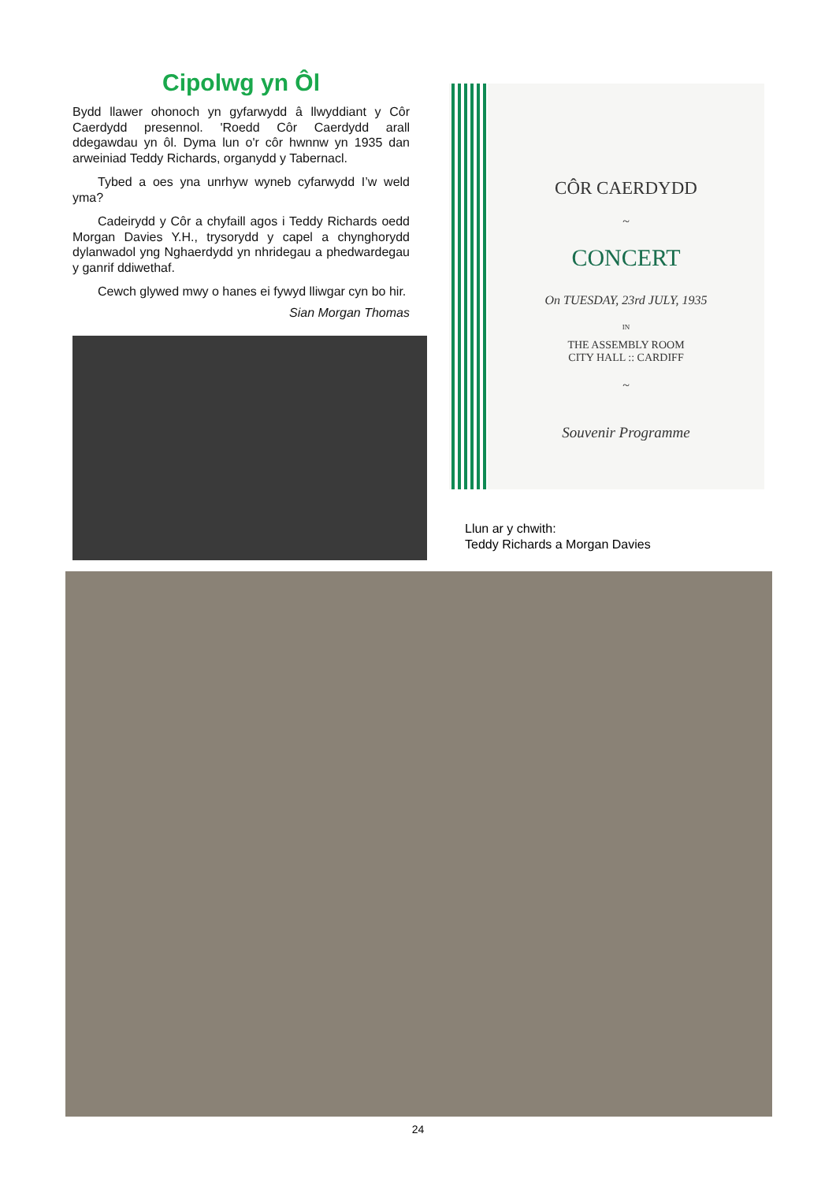Cipolwg yn Ôl
Bydd llawer ohonoch yn gyfarwydd â llwyddiant y Côr Caerdydd presennol. 'Roedd Côr Caerdydd arall ddegawdau yn ôl. Dyma lun o'r côr hwnnw yn 1935 dan arweiniad Teddy Richards, organydd y Tabernacl.
Tybed a oes yna unrhyw wyneb cyfarwydd I’w weld yma?
Cadeirydd y Côr a chyfaill agos i Teddy Richards oedd Morgan Davies Y.H., trysorydd y capel a chynghorydd dylanwadol yng Nghaerdydd yn nhridegau a phedwardegau y ganrif ddiwethaf.
Cewch glywed mwy o hanes ei fywyd lliwgar cyn bo hir.
Sian Morgan Thomas
CÔR CAERDYDD
~
CONCERT
On TUESDAY, 23rd JULY, 1935
IN
THE ASSEMBLY ROOM
CITY HALL :: CARDIFF
~
Souvenir Programme
Llun ar y chwith:
Teddy Richards a Morgan Davies
24